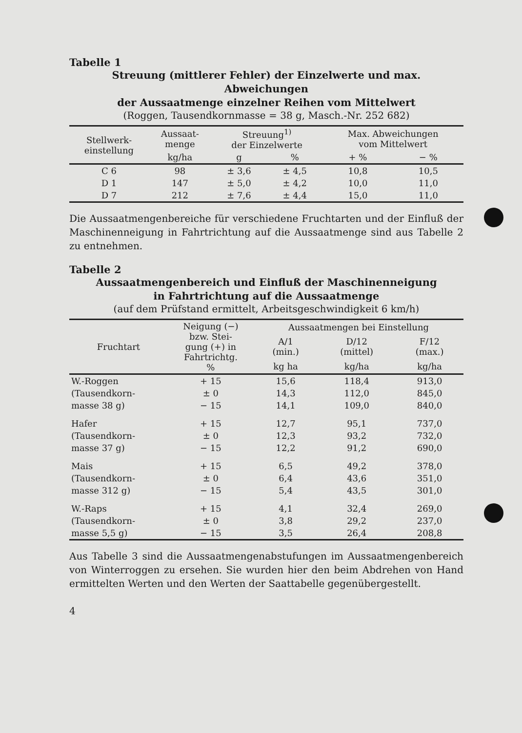Tabelle 1
Streuung (mittlerer Fehler) der Einzelwerte und max. Abweichungen
der Aussaatmenge einzelner Reihen vom Mittelwert
(Roggen, Tausendkornmasse = 38 g, Masch.-Nr. 252 682)
| Stellwerk- einstellung | Aussaat- menge | Streuung<sup>1)</sup> der Einzelwerte | | Max. Abweichungen vom Mittelwert | |
| --- | --- | --- | --- | --- | --- |
| | kg/ha | g | % | + % | − % |
| C 6 | 98 | ± 3,6 | ± 4,5 | 10,8 | 10,5 |
| D 1 | 147 | ± 5,0 | ± 4,2 | 10,0 | 11,0 |
| D 7 | 212 | ± 7,6 | ± 4,4 | 15,0 | 11,0 |
Die Aussaatmengenbereiche für verschiedene Fruchtarten und der Einfluß der Maschinenneigung in Fahrtrichtung auf die Aussaatmenge sind aus Tabelle 2 zu entnehmen.
Tabelle 2
Aussaatmengenbereich und Einfluß der Maschinenneigung
in Fahrtrichtung auf die Aussaatmenge
(auf dem Prüfstand ermittelt, Arbeitsgeschwindigkeit 6 km/h)
| Fruchtart | Neigung (−) bzw. Stei- gung (+) in Fahrtrichtg. % | Aussaatmengen bei Einstellung | | |
| --- | --- | --- | --- | --- |
| | | A/1 (min.) | D/12 (mittel) | F/12 (max.) |
| | | kg ha | kg/ha | kg/ha |
| W.-Roggen | + 15 | 15,6 | 118,4 | 913,0 |
| (Tausendkorn- | ± 0 | 14,3 | 112,0 | 845,0 |
| masse 38 g) | − 15 | 14,1 | 109,0 | 840,0 |
| Hafer | + 15 | 12,7 | 95,1 | 737,0 |
| (Tausendkorn- | ± 0 | 12,3 | 93,2 | 732,0 |
| masse 37 g) | − 15 | 12,2 | 91,2 | 690,0 |
| Mais | + 15 | 6,5 | 49,2 | 378,0 |
| (Tausendkorn- | ± 0 | 6,4 | 43,6 | 351,0 |
| masse 312 g) | − 15 | 5,4 | 43,5 | 301,0 |
| W.-Raps | + 15 | 4,1 | 32,4 | 269,0 |
| (Tausendkorn- | ± 0 | 3,8 | 29,2 | 237,0 |
| masse 5,5 g) | − 15 | 3,5 | 26,4 | 208,8 |
Aus Tabelle 3 sind die Aussaatmengenabstufungen im Aussaatmengen­bereich von Winterroggen zu ersehen. Sie wurden hier den beim Abdrehen von Hand ermittelten Werten und den Werten der Saat­tabelle gegenübergestellt.
4